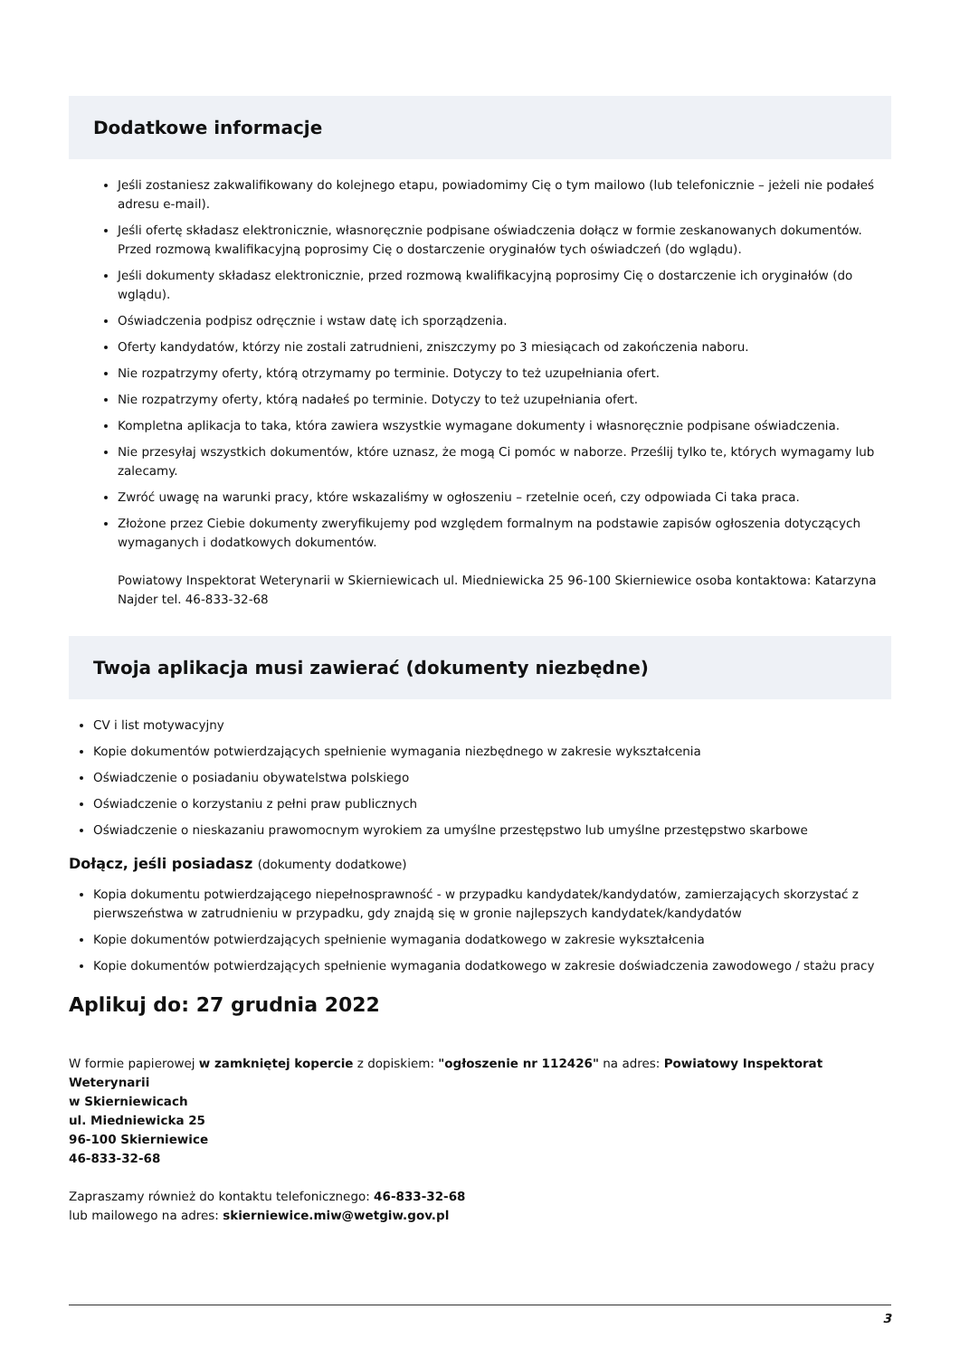Dodatkowe informacje
Jeśli zostaniesz zakwalifikowany do kolejnego etapu, powiadomimy Cię o tym mailowo (lub telefonicznie – jeżeli nie podałeś adresu e-mail).
Jeśli ofertę składasz elektronicznie, własnoręcznie podpisane oświadczenia dołącz w formie zeskanowanych dokumentów. Przed rozmową kwalifikacyjną poprosimy Cię o dostarczenie oryginałów tych oświadczeń (do wglądu).
Jeśli dokumenty składasz elektronicznie, przed rozmową kwalifikacyjną poprosimy Cię o dostarczenie ich oryginałów (do wglądu).
Oświadczenia podpisz odręcznie i wstaw datę ich sporządzenia.
Oferty kandydatów, którzy nie zostali zatrudnieni, zniszczymy po 3 miesiącach od zakończenia naboru.
Nie rozpatrzymy oferty, którą otrzymamy po terminie. Dotyczy to też uzupełniania ofert.
Nie rozpatrzymy oferty, którą nadałeś po terminie. Dotyczy to też uzupełniania ofert.
Kompletna aplikacja to taka, która zawiera wszystkie wymagane dokumenty i własnoręcznie podpisane oświadczenia.
Nie przesyłaj wszystkich dokumentów, które uznasz, że mogą Ci pomóc w naborze. Prześlij tylko te, których wymagamy lub zalecamy.
Zwróć uwagę na warunki pracy, które wskazaliśmy w ogłoszeniu – rzetelnie oceń, czy odpowiada Ci taka praca.
Złożone przez Ciebie dokumenty zweryfikujemy pod względem formalnym na podstawie zapisów ogłoszenia dotyczących wymaganych i dodatkowych dokumentów.
Powiatowy Inspektorat Weterynarii w Skierniewicach ul. Miedniewicka 25 96-100 Skierniewice osoba kontaktowa: Katarzyna Najder tel. 46-833-32-68
Twoja aplikacja musi zawierać (dokumenty niezbędne)
CV i list motywacyjny
Kopie dokumentów potwierdzających spełnienie wymagania niezbędnego w zakresie wykształcenia
Oświadczenie o posiadaniu obywatelstwa polskiego
Oświadczenie o korzystaniu z pełni praw publicznych
Oświadczenie o nieskazaniu prawomocnym wyrokiem za umyślne przestępstwo lub umyślne przestępstwo skarbowe
Dołącz, jeśli posiadasz (dokumenty dodatkowe)
Kopia dokumentu potwierdzającego niepełnosprawność - w przypadku kandydatek/kandydatów, zamierzających skorzystać z pierwszeństwa w zatrudnieniu w przypadku, gdy znajdą się w gronie najlepszych kandydatek/kandydatów
Kopie dokumentów potwierdzających spełnienie wymagania dodatkowego w zakresie wykształcenia
Kopie dokumentów potwierdzających spełnienie wymagania dodatkowego w zakresie doświadczenia zawodowego / stażu pracy
Aplikuj do: 27 grudnia 2022
W formie papierowej w zamkniętej kopercie z dopiskiem: "ogłoszenie nr 112426" na adres: Powiatowy Inspektorat Weterynarii
w Skierniewicach
ul. Miedniewicka 25
96-100 Skierniewice
46-833-32-68
Zapraszamy również do kontaktu telefonicznego: 46-833-32-68
lub mailowego na adres: skierniewice.miw@wetgiw.gov.pl
3